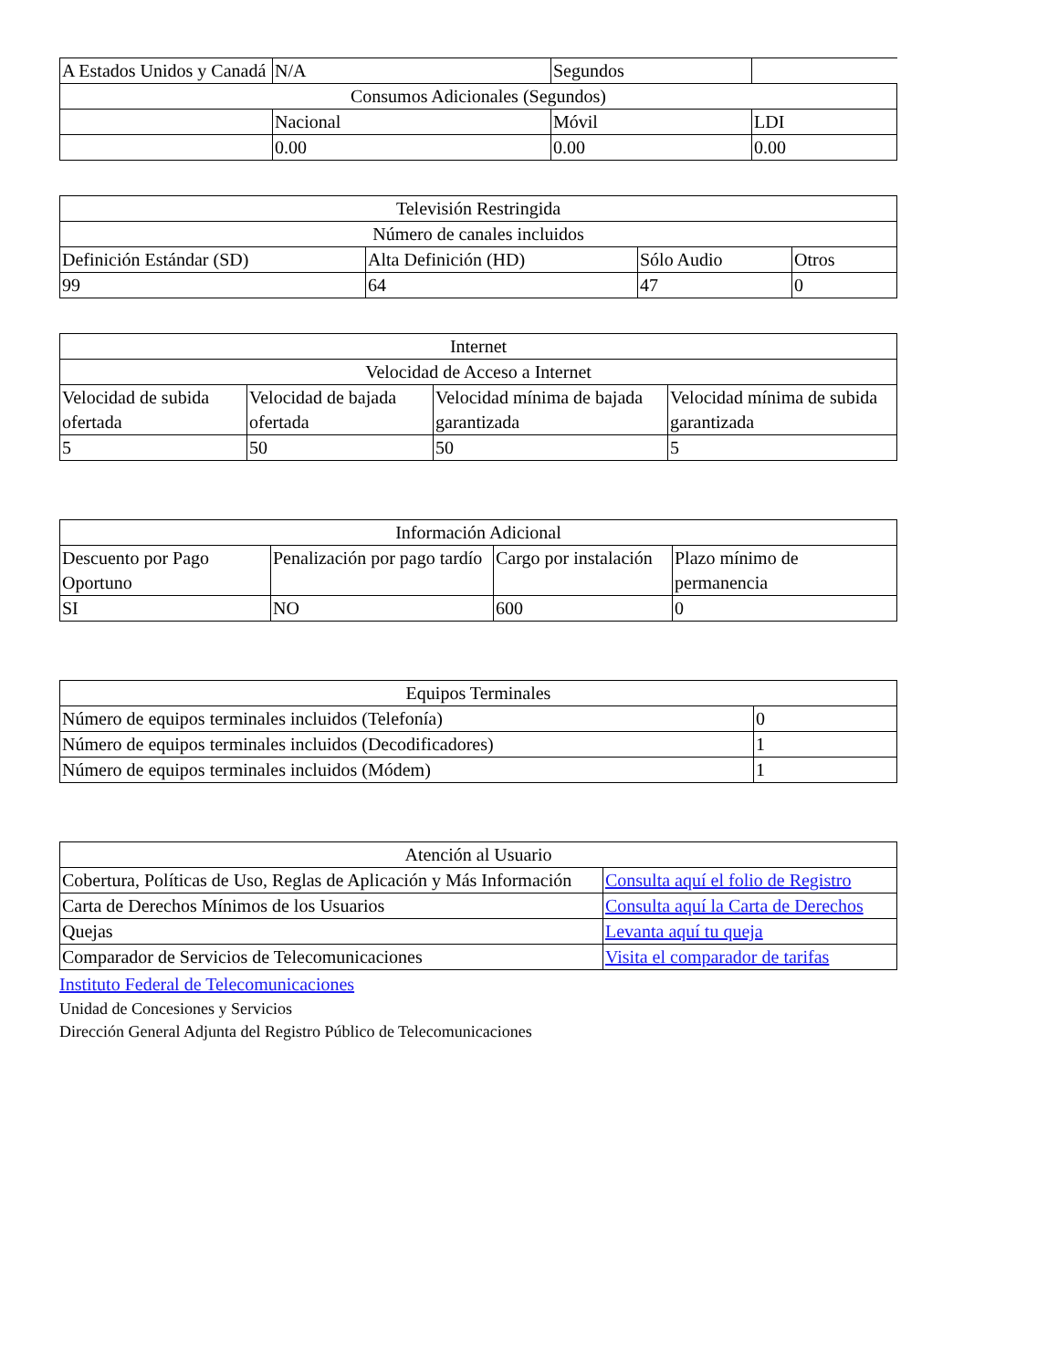| A Estados Unidos y Canadá | N/A | Segundos | |
| Consumos Adicionales (Segundos) | | | |
| | Nacional | Móvil | LDI |
| | 0.00 | 0.00 | 0.00 |
| Televisión Restringida | | | |
| Número de canales incluidos | | | |
| Definición Estándar (SD) | Alta Definición (HD) | Sólo Audio | Otros |
| 99 | 64 | 47 | 0 |
| Internet | | | |
| Velocidad de Acceso a Internet | | | |
| Velocidad de subida ofertada | Velocidad de bajada ofertada | Velocidad mínima de bajada garantizada | Velocidad mínima de subida garantizada |
| 5 | 50 | 50 | 5 |
| Información Adicional | | | |
| Descuento por Pago Oportuno | Penalización por pago tardío | Cargo por instalación | Plazo mínimo de permanencia |
| SI | NO | 600 | 0 |
| Equipos Terminales | |
| Número de equipos terminales incluidos (Telefonía) | 0 |
| Número de equipos terminales incluidos (Decodificadores) | 1 |
| Número de equipos terminales incluidos (Módem) | 1 |
| Atención al Usuario | |
| Cobertura, Políticas de Uso, Reglas de Aplicación y Más Información | Consulta aquí el folio de Registro |
| Carta de Derechos Mínimos de los Usuarios | Consulta aquí la Carta de Derechos |
| Quejas | Levanta aquí tu queja |
| Comparador de Servicios de Telecomunicaciones | Visita el comparador de tarifas |
Instituto Federal de Telecomunicaciones
Unidad de Concesiones y Servicios
Dirección General Adjunta del Registro Público de Telecomunicaciones